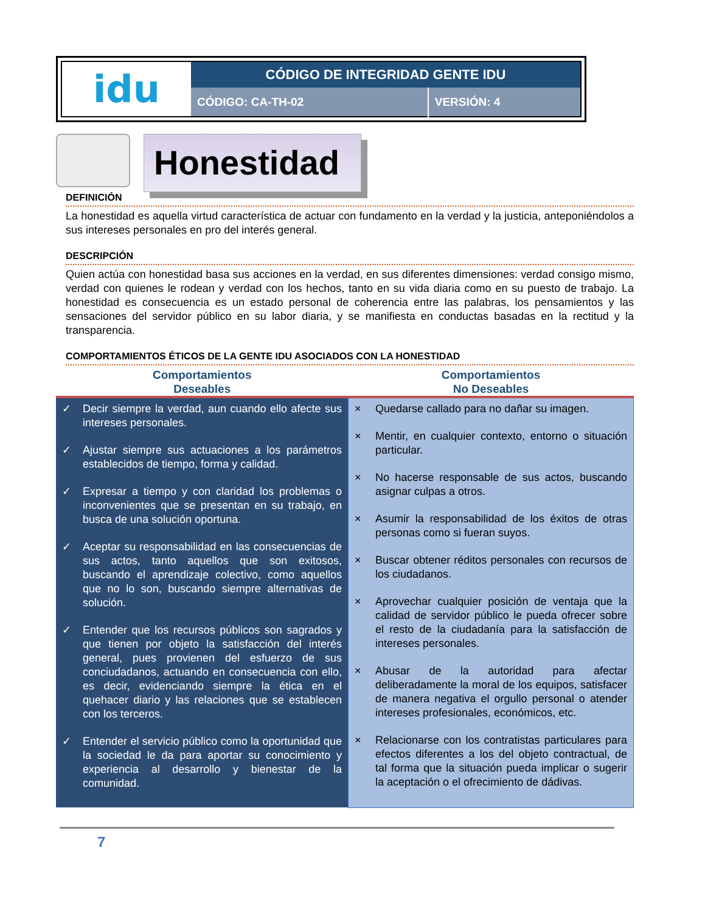| idu | CÓDIGO DE INTEGRIDAD GENTE IDU | |
| | CÓDIGO: CA-TH-02 | VERSIÓN: 4 |
Honestidad
DEFINICIÓN
La honestidad es aquella virtud característica de actuar con fundamento en la verdad y la justicia, anteponiéndolos a sus intereses personales en pro del interés general.
DESCRIPCIÓN
Quien actúa con honestidad basa sus acciones en la verdad, en sus diferentes dimensiones: verdad consigo mismo, verdad con quienes le rodean y verdad con los hechos, tanto en su vida diaria como en su puesto de trabajo. La honestidad es consecuencia es un estado personal de coherencia entre las palabras, los pensamientos y las sensaciones del servidor público en su labor diaria, y se manifiesta en conductas basadas en la rectitud y la transparencia.
COMPORTAMIENTOS ÉTICOS DE LA GENTE IDU ASOCIADOS CON LA HONESTIDAD
| Comportamientos Deseables | Comportamientos No Deseables |
| --- | --- |
| ✓ Decir siempre la verdad, aun cuando ello afecte sus intereses personales. ✓ Ajustar siempre sus actuaciones a los parámetros establecidos de tiempo, forma y calidad. ✓ Expresar a tiempo y con claridad los problemas o inconvenientes que se presentan en su trabajo, en busca de una solución oportuna. ✓ Aceptar su responsabilidad en las consecuencias de sus actos, tanto aquellos que son exitosos, buscando el aprendizaje colectivo, como aquellos que no lo son, buscando siempre alternativas de solución. ✓ Entender que los recursos públicos son sagrados y que tienen por objeto la satisfacción del interés general, pues provienen del esfuerzo de sus conciudadanos, actuando en consecuencia con ello, es decir, evidenciando siempre la ética en el quehacer diario y las relaciones que se establecen con los terceros. ✓ Entender el servicio público como la oportunidad que la sociedad le da para aportar su conocimiento y experiencia al desarrollo y bienestar de la comunidad. | × Quedarse callado para no dañar su imagen. × Mentir, en cualquier contexto, entorno o situación particular. × No hacerse responsable de sus actos, buscando asignar culpas a otros. × Asumir la responsabilidad de los éxitos de otras personas como si fueran suyos. × Buscar obtener réditos personales con recursos de los ciudadanos. × Aprovechar cualquier posición de ventaja que la calidad de servidor público le pueda ofrecer sobre el resto de la ciudadanía para la satisfacción de intereses personales. × Abusar de la autoridad para afectar deliberadamente la moral de los equipos, satisfacer de manera negativa el orgullo personal o atender intereses profesionales, económicos, etc. × Relacionarse con los contratistas particulares para efectos diferentes a los del objeto contractual, de tal forma que la situación pueda implicar o sugerir la aceptación o el ofrecimiento de dádivas. |
7